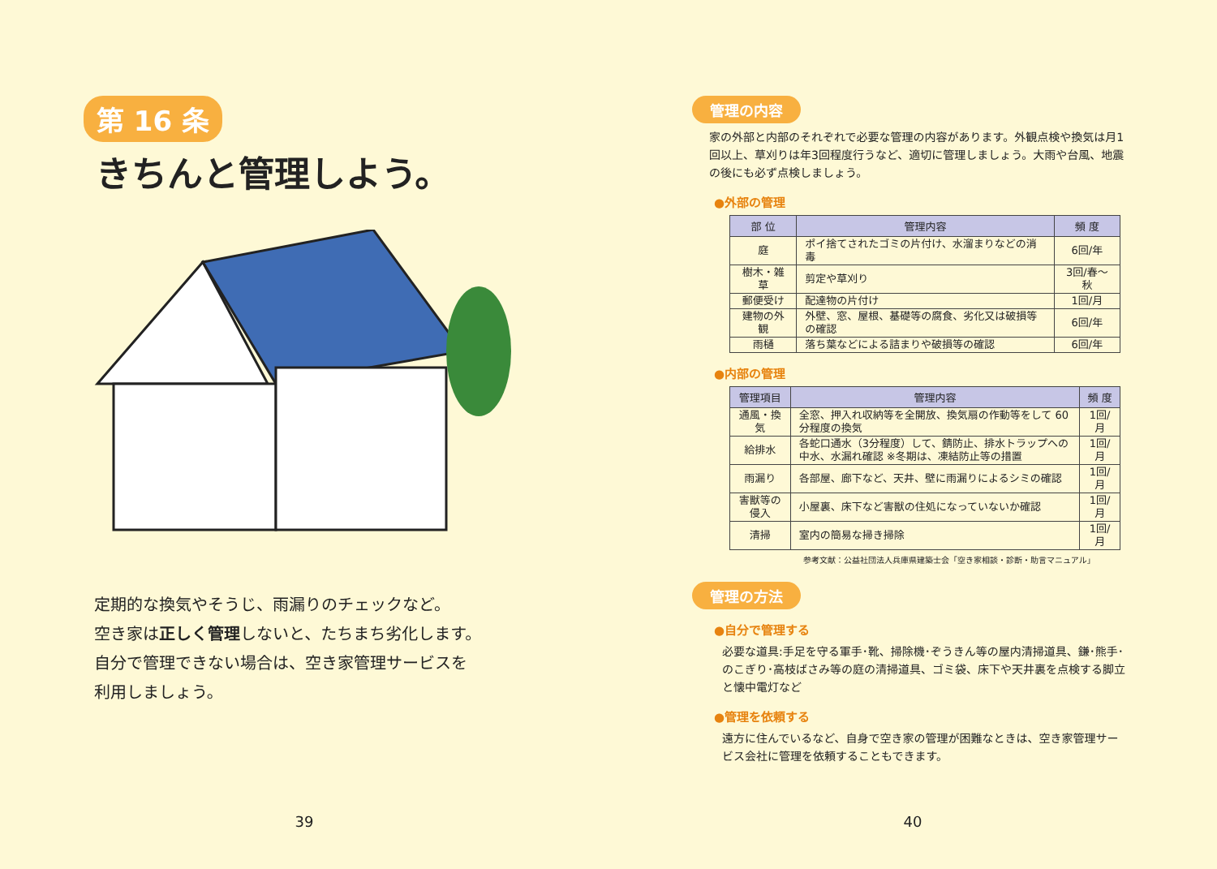第 16 条
きちんと管理しよう。
定期的な換気やそうじ、雨漏りのチェックなど。
空き家は正しく管理しないと、たちまち劣化します。
自分で管理できない場合は、空き家管理サービスを
利用しましょう。
39
管理の内容
家の外部と内部のそれぞれで必要な管理の内容があります。外観点検や換気は月1回以上、草刈りは年3回程度行うなど、適切に管理しましょう。大雨や台風、地震の後にも必ず点検しましょう。
●外部の管理
| 部 位 | 管理内容 | 頻 度 |
| --- | --- | --- |
| 庭 | ポイ捨てされたゴミの片付け、水溜まりなどの消毒 | 6回/年 |
| 樹木・雑草 | 剪定や草刈り | 3回/春～秋 |
| 郵便受け | 配達物の片付け | 1回/月 |
| 建物の外観 | 外壁、窓、屋根、基礎等の腐食、劣化又は破損等の確認 | 6回/年 |
| 雨樋 | 落ち葉などによる詰まりや破損等の確認 | 6回/年 |
●内部の管理
| 管理項目 | 管理内容 | 頻 度 |
| --- | --- | --- |
| 通風・換気 | 全窓、押入れ収納等を全開放、換気扇の作動等をして 60 分程度の換気 | 1回/月 |
| 給排水 | 各蛇口通水（3分程度）して、錆防止、排水トラップへの中水、水漏れ確認 ※冬期は、凍結防止等の措置 | 1回/月 |
| 雨漏り | 各部屋、廊下など、天井、壁に雨漏りによるシミの確認 | 1回/月 |
| 害獣等の侵入 | 小屋裏、床下など害獣の住処になっていないか確認 | 1回/月 |
| 清掃 | 室内の簡易な掃き掃除 | 1回/月 |
参考文献：公益社団法人兵庫県建築士会「空き家相談・診断・助言マニュアル」
管理の方法
●自分で管理する
必要な道具:手足を守る軍手･靴、掃除機･ぞうきん等の屋内清掃道具、鎌･熊手･のこぎり･高枝ばさみ等の庭の清掃道具、ゴミ袋、床下や天井裏を点検する脚立と懐中電灯など
●管理を依頼する
遠方に住んでいるなど、自身で空き家の管理が困難なときは、空き家管理サービス会社に管理を依頼することもできます。
40